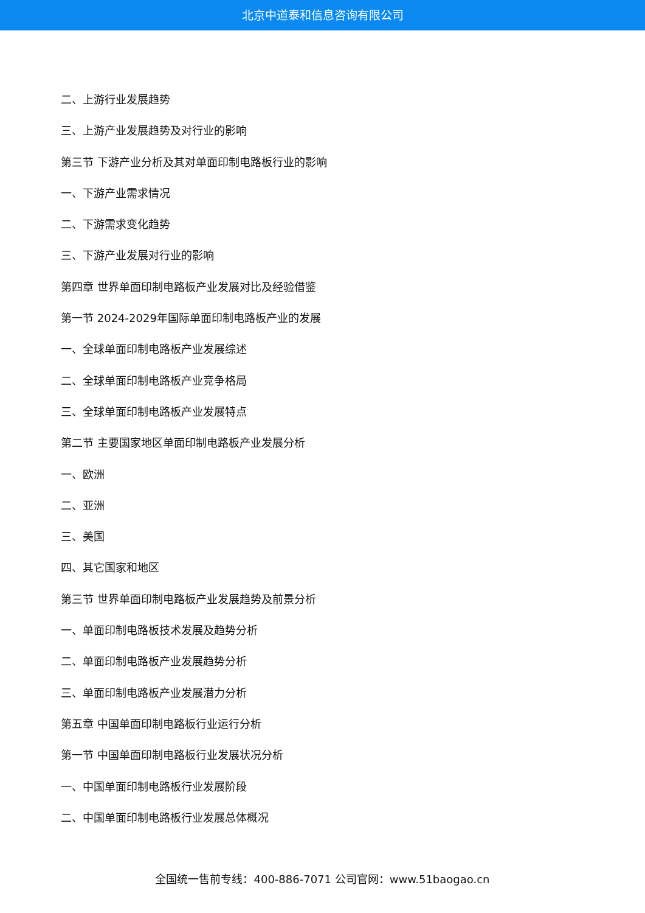北京中道泰和信息咨询有限公司
二、上游行业发展趋势
三、上游产业发展趋势及对行业的影响
第三节 下游产业分析及其对单面印制电路板行业的影响
一、下游产业需求情况
二、下游需求变化趋势
三、下游产业发展对行业的影响
第四章 世界单面印制电路板产业发展对比及经验借鉴
第一节 2024-2029年国际单面印制电路板产业的发展
一、全球单面印制电路板产业发展综述
二、全球单面印制电路板产业竞争格局
三、全球单面印制电路板产业发展特点
第二节 主要国家地区单面印制电路板产业发展分析
一、欧洲
二、亚洲
三、美国
四、其它国家和地区
第三节 世界单面印制电路板产业发展趋势及前景分析
一、单面印制电路板技术发展及趋势分析
二、单面印制电路板产业发展趋势分析
三、单面印制电路板产业发展潜力分析
第五章 中国单面印制电路板行业运行分析
第一节 中国单面印制电路板行业发展状况分析
一、中国单面印制电路板行业发展阶段
二、中国单面印制电路板行业发展总体概况
全国统一售前专线：400-886-7071 公司官网：www.51baogao.cn